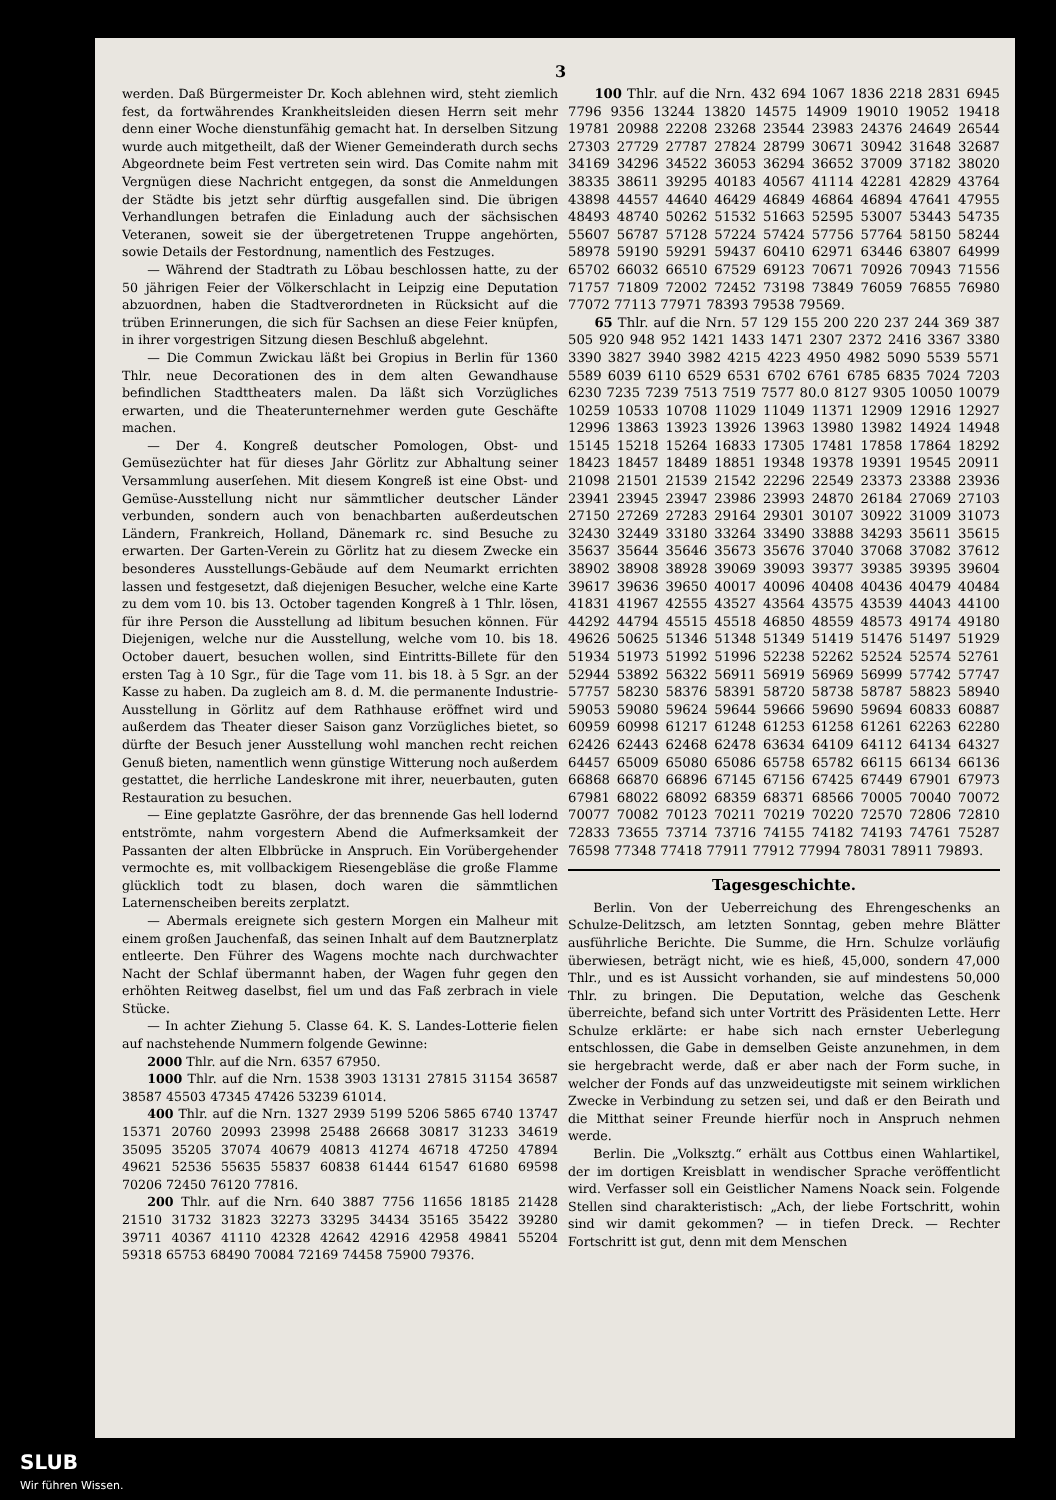3
werden. Daß Bürgermeister Dr. Koch ablehnen wird, steht ziemlich fest, da fortwährendes Krankheitsleiden diesen Herrn seit mehr denn einer Woche dienstunfähig gemacht hat. In derselben Sitzung wurde auch mitgetheilt, daß der Wiener Gemeinderath durch sechs Abgeordnete beim Fest vertreten sein wird. Das Comite nahm mit Vergnügen diese Nachricht entgegen, da sonst die Anmeldungen der Städte bis jetzt sehr dürftig ausgefallen sind. Die übrigen Verhandlungen betrafen die Einladung auch der sächsischen Veteranen, soweit sie der übergetretenen Truppe angehörten, sowie Details der Festordnung, namentlich des Festzuges.
— Während der Stadtrath zu Löbau beschlossen hatte, zu der 50 jährigen Feier der Völkerschlacht in Leipzig eine Deputation abzuordnen, haben die Stadtverordneten in Rücksicht auf die trüben Erinnerungen, die sich für Sachsen an diese Feier knüpfen, in ihrer vorgestrigen Sitzung diesen Beschluß abgelehnt.
— Die Commun Zwickau läßt bei Gropius in Berlin für 1360 Thlr. neue Decorationen des in dem alten Gewandhause befindlichen Stadttheaters malen. Da läßt sich Vorzügliches erwarten, und die Theaterunternehmer werden gute Geschäfte machen.
— Der 4. Kongreß deutscher Pomologen, Obst- und Gemüsezüchter hat für dieses Jahr Görlitz zur Abhaltung seiner Versammlung auserſehen. Mit diesem Kongreß ist eine Obst- und Gemüse-Ausstellung nicht nur sämmtlicher deutscher Länder verbunden, sondern auch von benachbarten außerdeutschen Ländern, Frankreich, Holland, Dänemark rc. sind Besuche zu erwarten. Der Garten-Verein zu Görlitz hat zu diesem Zwecke ein besonderes Ausstellungs-Gebäude auf dem Neumarkt errichten lassen und festgesetzt, daß diejenigen Besucher, welche eine Karte zu dem vom 10. bis 13. October tagenden Kongreß à 1 Thlr. lösen, für ihre Person die Ausstellung ad libitum besuchen können. Für Diejenigen, welche nur die Ausstellung, welche vom 10. bis 18. October dauert, besuchen wollen, sind Eintritts-Billete für den ersten Tag à 10 Sgr., für die Tage vom 11. bis 18. à 5 Sgr. an der Kasse zu haben. Da zugleich am 8. d. M. die permanente Industrie-Ausstellung in Görlitz auf dem Rathhause eröffnet wird und außerdem das Theater dieser Saison ganz Vorzügliches bietet, so dürfte der Besuch jener Ausstellung wohl manchen recht reichen Genuß bieten, namentlich wenn günstige Witterung noch außerdem gestattet, die herrliche Landeskrone mit ihrer, neuerbauten, guten Restauration zu besuchen.
— Eine geplatzte Gasröhre, der das brennende Gas hell lodernd entströmte, nahm vorgestern Abend die Aufmerksamkeit der Passanten der alten Elbbrücke in Anspruch. Ein Vorübergehender vermochte es, mit vollbackigem Riesengebläse die große Flamme glücklich todt zu blasen, doch waren die sämmtlichen Laternenscheiben bereits zerplatzt.
— Abermals ereignete sich gestern Morgen ein Malheur mit einem großen Jauchenfaß, das seinen Inhalt auf dem Bautznerplatz entleerte. Den Führer des Wagens mochte nach durchwachter Nacht der Schlaf übermannt haben, der Wagen fuhr gegen den erhöhten Reitweg daselbst, fiel um und das Faß zerbrach in viele Stücke.
— In achter Ziehung 5. Classe 64. K. S. Landes-Lotterie fielen auf nachstehende Nummern folgende Gewinne:
2000 Thlr. auf die Nrn. 6357 67950.
1000 Thlr. auf die Nrn. 1538 3903 13131 27815 31154 36587 38587 45503 47345 47426 53239 61014.
400 Thlr. auf die Nrn. 1327 2939 5199 5206 5865 6740 13747 15371 20760 20993 23998 25488 26668 30817 31233 34619 35095 35205 37074 40679 40813 41274 46718 47250 47894 49621 52536 55635 55837 60838 61444 61547 61680 69598 70206 72450 76120 77816.
200 Thlr. auf die Nrn. 640 3887 7756 11656 18185 21428 21510 31732 31823 32273 33295 34434 35165 35422 39280 39711 40367 41110 42328 42642 42916 42958 49841 55204 59318 65753 68490 70084 72169 74458 75900 79376.
100 Thlr. auf die Nrn. 432 694 1067 1836 2218 2831 6945 7796 9356 13244 13820 14575 14909 19010 19052 19418 19781 20988 22208 23268 23544 23983 24376 24649 26544 27303 27729 27787 27824 28799 30671 30942 31648 32687 34169 34296 34522 36053 36294 36652 37009 37182 38020 38335 38611 39295 40183 40567 41114 42281 42829 43764 43898 44557 44640 46429 46849 46864 46894 47641 47955 48493 48740 50262 51532 51663 52595 53007 53443 54735 55607 56787 57128 57224 57424 57756 57764 58150 58244 58978 59190 59291 59437 60410 62971 63446 63807 64999 65702 66032 66510 67529 69123 70671 70926 70943 71556 71757 71809 72002 72452 73198 73849 76059 76855 76980 77072 77113 77971 78393 79538 79569.
65 Thlr. auf die Nrn. 57 129 155 200 220 237 244 369 387 505 920 948 952 1421 1433 1471 2307 2372 2416 3367 3380 3390 3827 3940 3982 4215 4223 4950 4982 5090 5539 5571 5589 6039 6110 6529 6531 6702 6761 6785 6835 7024 7203 6230 7235 7239 7513 7519 7577 80.0 8127 9305 10050 10079 10259 10533 10708 11029 11049 11371 12909 12916 12927 12996 13863 13923 13926 13963 13980 13982 14924 14948 15145 15218 15264 16833 17305 17481 17858 17864 18292 18423 18457 18489 18851 19348 19378 19391 19545 20911 21098 21501 21539 21542 22296 22549 23373 23388 23936 23941 23945 23947 23986 23993 24870 26184 27069 27103 27150 27269 27283 29164 29301 30107 30922 31009 31073 32430 32449 33180 33264 33490 33888 34293 35611 35615 35637 35644 35646 35673 35676 37040 37068 37082 37612 38902 38908 38928 39069 39093 39377 39385 39395 39604 39617 39636 39650 40017 40096 40408 40436 40479 40484 41831 41967 42555 43527 43564 43575 43539 44043 44100 44292 44794 45515 45518 46850 48559 48573 49174 49180 49626 50625 51346 51348 51349 51419 51476 51497 51929 51934 51973 51992 51996 52238 52262 52524 52574 52761 52944 53892 56322 56911 56919 56969 56999 57742 57747 57757 58230 58376 58391 58720 58738 58787 58823 58940 59053 59080 59624 59644 59666 59690 59694 60833 60887 60959 60998 61217 61248 61253 61258 61261 62263 62280 62426 62443 62468 62478 63634 64109 64112 64134 64327 64457 65009 65080 65086 65758 65782 66115 66134 66136 66868 66870 66896 67145 67156 67425 67449 67901 67973 67981 68022 68092 68359 68371 68566 70005 70040 70072 70077 70082 70123 70211 70219 70220 72570 72806 72810 72833 73655 73714 73716 74155 74182 74193 74761 75287 76598 77348 77418 77911 77912 77994 78031 78911 79893.
Tagesgeschichte.
Berlin. Von der Ueberreichung des Ehrengeschenks an Schulze-Delitzsch, am letzten Sonntag, geben mehre Blätter ausführliche Berichte. Die Summe, die Hrn. Schulze vorläufig überwiesen, beträgt nicht, wie es hieß, 45,000, sondern 47,000 Thlr., und es ist Aussicht vorhanden, sie auf mindestens 50,000 Thlr. zu bringen. Die Deputation, welche das Geschenk überreichte, befand sich unter Vortritt des Präsidenten Lette. Herr Schulze erklärte: er habe sich nach ernster Ueberlegung entschlossen, die Gabe in demselben Geiste anzunehmen, in dem sie hergebracht werde, daß er aber nach der Form suche, in welcher der Fonds auf das unzweideutigste mit seinem wirklichen Zwecke in Verbindung zu setzen sei, und daß er den Beirath und die Mitthat seiner Freunde hierfür noch in Anspruch nehmen werde.
Berlin. Die „Volksztg.“ erhält aus Cottbus einen Wahlartikel, der im dortigen Kreisblatt in wendischer Sprache veröffentlicht wird. Verfasser soll ein Geistlicher Namens Noack sein. Folgende Stellen sind charakteristisch: „Ach, der liebe Fortschritt, wohin sind wir damit gekommen? — in tiefen Dreck. — Rechter Fortschritt ist gut, denn mit dem Menschen
SLUB
Wir führen Wissen.